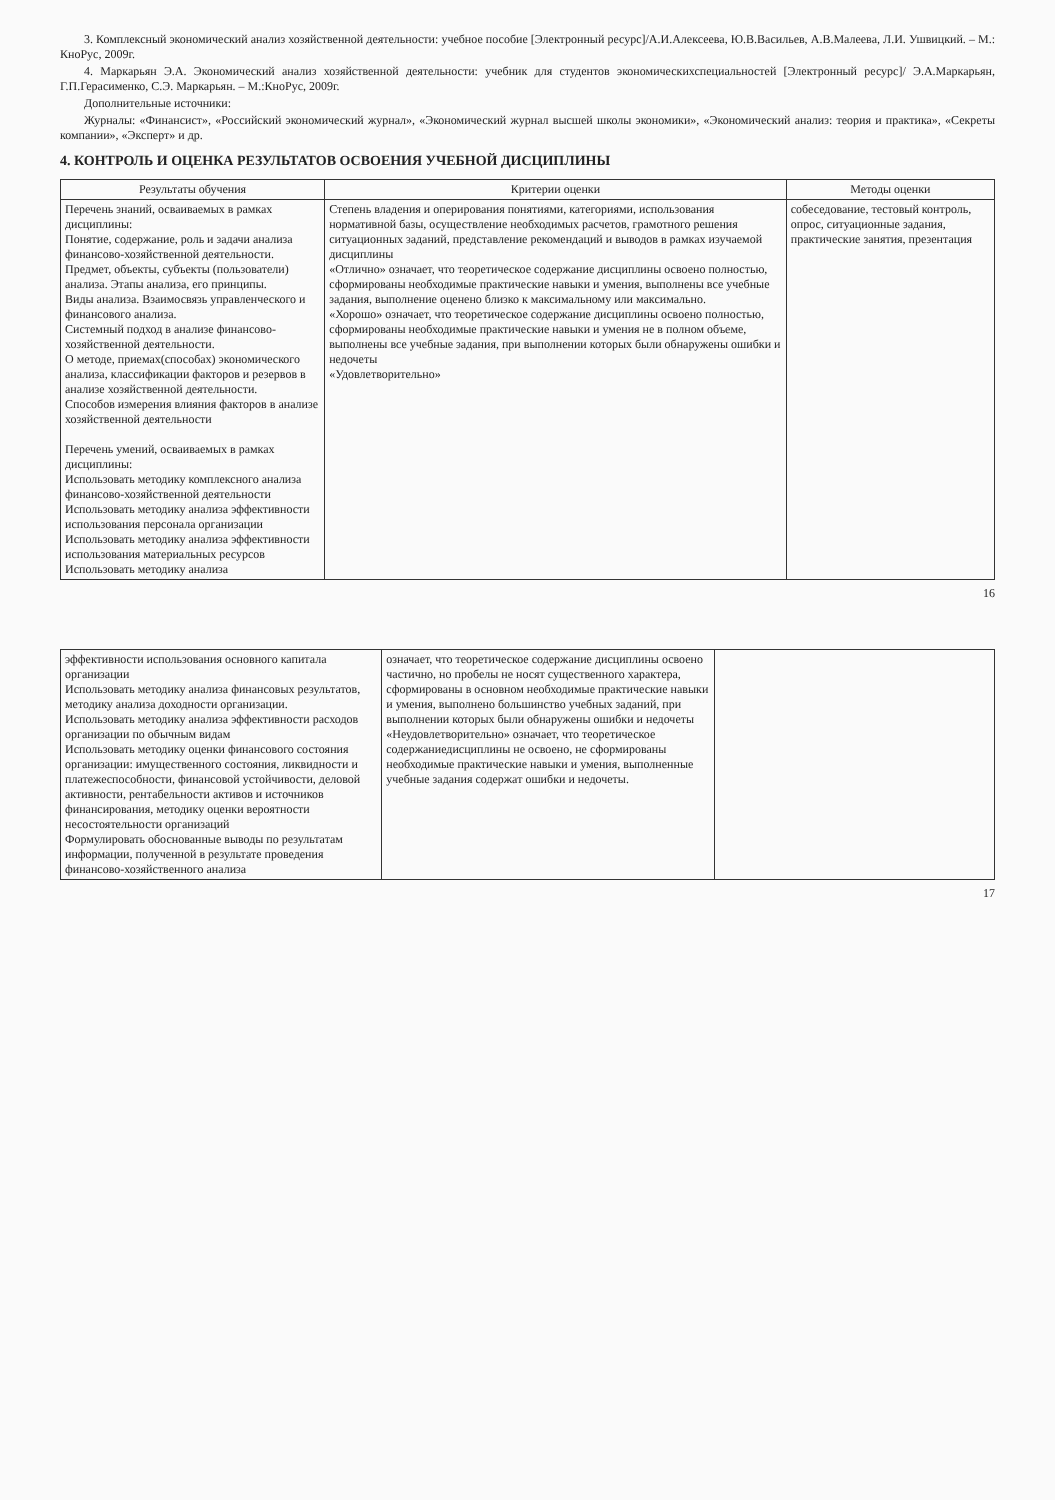3. Комплексный экономический анализ хозяйственной деятельности: учебное пособие [Электронный ресурс]/А.И.Алексеева, Ю.В.Васильев, А.В.Малеева, Л.И. Ушвицкий. – М.: КноРус, 2009г.
4. Маркарьян Э.А. Экономический анализ хозяйственной деятельности: учебник для студентов экономическихспециальностей [Электронный ресурс]/ Э.А.Маркарьян, Г.П.Герасименко, С.Э. Маркарьян. – М.:КноРус, 2009г.
Дополнительные источники:
Журналы: «Финансист», «Российский экономический журнал», «Экономический журнал высшей школы экономики», «Экономический анализ: теория и практика», «Секреты компании», «Эксперт» и др.
4. КОНТРОЛЬ И ОЦЕНКА РЕЗУЛЬТАТОВ ОСВОЕНИЯ УЧЕБНОЙ ДИСЦИПЛИНЫ
| Результаты обучения | Критерии оценки | Методы оценки |
| --- | --- | --- |
| Перечень знаний, осваиваемых в рамках дисциплины: Понятие, содержание, роль и задачи анализа финансово-хозяйственной деятельности. Предмет, объекты, субъекты (пользователи) анализа. Этапы анализа, его принципы. Виды анализа. Взаимосвязь управленческого и финансового анализа. Системный подход в анализе финансово-хозяйственной деятельности. О методе, приемах(способах) экономического анализа, классификации факторов и резервов в анализе хозяйственной деятельности. Способов измерения влияния факторов в анализе хозяйственной деятельности Перечень умений, осваиваемых в рамках дисциплины: Использовать методику комплексного анализа финансово-хозяйственной деятельности Использовать методику анализа эффективности использования персонала организации Использовать методику анализа эффективности использования материальных ресурсов Использовать методику анализа | Степень владения и оперирования понятиями, категориями, использования нормативной базы, осуществление необходимых расчетов, грамотного решения ситуационных заданий, представление рекомендаций и выводов в рамках изучаемой дисциплины «Отлично» означает, что теоретическое содержание дисциплины освоено полностью, сформированы необходимые практические навыки и умения, выполнены все учебные задания, выполнение оценено близко к максимальному или максимально. «Хорошо» означает, что теоретическое содержание дисциплины освоено полностью, сформированы необходимые практические навыки и умения не в полном объеме, выполнены все учебные задания, при выполнении которых были обнаружены ошибки и недочеты «Удовлетворительно» | собеседование, тестовый контроль, опрос, ситуационные задания, практические занятия, презентация |
16
| эффективности использования основного капитала организации Использовать методику анализа финансовых результатов, методику анализа доходности организации. Использовать методику анализа эффективности расходов организации по обычным видам Использовать методику оценки финансового состояния организации: имущественного состояния, ликвидности и платежеспособности, финансовой устойчивости, деловой активности, рентабельности активов и источников финансирования, методику оценки вероятности несостоятельности организаций Формулировать обоснованные выводы по результатам информации, полученной в результате проведения финансово-хозяйственного анализа | означает, что теоретическое содержание дисциплины освоено частично, но пробелы не носят существенного характера, сформированы в основном необходимые практические навыки и умения, выполнено большинство учебных заданий, при выполнении которых были обнаружены ошибки и недочеты «Неудовлетворительно» означает, что теоретическое содержаниедисциплины не освоено, не сформированы необходимые практические навыки и умения, выполненные учебные задания содержат ошибки и недочеты. | |
17